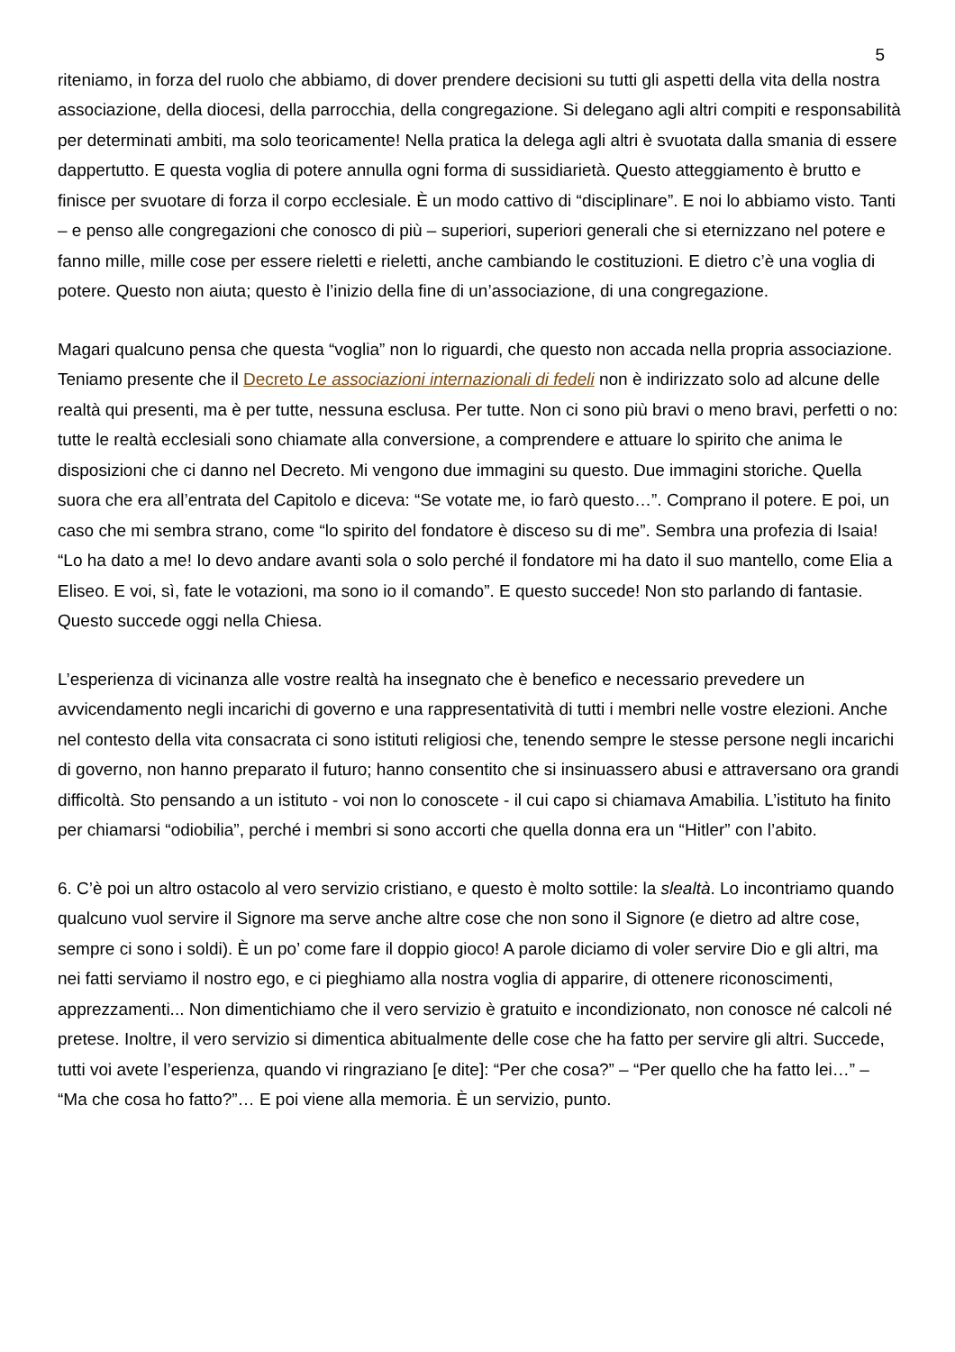5
riteniamo, in forza del ruolo che abbiamo, di dover prendere decisioni su tutti gli aspetti della vita della nostra associazione, della diocesi, della parrocchia, della congregazione. Si delegano agli altri compiti e responsabilità per determinati ambiti, ma solo teoricamente! Nella pratica la delega agli altri è svuotata dalla smania di essere dappertutto. E questa voglia di potere annulla ogni forma di sussidiarietà. Questo atteggiamento è brutto e finisce per svuotare di forza il corpo ecclesiale. È un modo cattivo di “disciplinare”. E noi lo abbiamo visto. Tanti – e penso alle congregazioni che conosco di più – superiori, superiori generali che si eternizzano nel potere e fanno mille, mille cose per essere rieletti e rieletti, anche cambiando le costituzioni. E dietro c’è una voglia di potere. Questo non aiuta; questo è l’inizio della fine di un’associazione, di una congregazione.
Magari qualcuno pensa che questa “voglia” non lo riguardi, che questo non accada nella propria associazione. Teniamo presente che il Decreto Le associazioni internazionali di fedeli non è indirizzato solo ad alcune delle realtà qui presenti, ma è per tutte, nessuna esclusa. Per tutte. Non ci sono più bravi o meno bravi, perfetti o no: tutte le realtà ecclesiali sono chiamate alla conversione, a comprendere e attuare lo spirito che anima le disposizioni che ci danno nel Decreto. Mi vengono due immagini su questo. Due immagini storiche. Quella suora che era all’entrata del Capitolo e diceva: “Se votate me, io farò questo…”. Comprano il potere. E poi, un caso che mi sembra strano, come “lo spirito del fondatore è disceso su di me”. Sembra una profezia di Isaia! “Lo ha dato a me! Io devo andare avanti sola o solo perché il fondatore mi ha dato il suo mantello, come Elia a Eliseo. E voi, sì, fate le votazioni, ma sono io il comando”. E questo succede! Non sto parlando di fantasie. Questo succede oggi nella Chiesa.
L’esperienza di vicinanza alle vostre realtà ha insegnato che è benefico e necessario prevedere un avvicendamento negli incarichi di governo e una rappresentatività di tutti i membri nelle vostre elezioni. Anche nel contesto della vita consacrata ci sono istituti religiosi che, tenendo sempre le stesse persone negli incarichi di governo, non hanno preparato il futuro; hanno consentito che si insinuassero abusi e attraversano ora grandi difficoltà. Sto pensando a un istituto - voi non lo conoscete - il cui capo si chiamava Amabilia. L’istituto ha finito per chiamarsi “odiobilia”, perché i membri si sono accorti che quella donna era un “Hitler” con l’abito.
6. C’è poi un altro ostacolo al vero servizio cristiano, e questo è molto sottile: la slealtà. Lo incontriamo quando qualcuno vuol servire il Signore ma serve anche altre cose che non sono il Signore (e dietro ad altre cose, sempre ci sono i soldi). È un po’ come fare il doppio gioco! A parole diciamo di voler servire Dio e gli altri, ma nei fatti serviamo il nostro ego, e ci pieghiamo alla nostra voglia di apparire, di ottenere riconoscimenti, apprezzamenti... Non dimentichiamo che il vero servizio è gratuito e incondizionato, non conosce né calcoli né pretese. Inoltre, il vero servizio si dimentica abitualmente delle cose che ha fatto per servire gli altri. Succede, tutti voi avete l’esperienza, quando vi ringraziano [e dite]: “Per che cosa?” – “Per quello che ha fatto lei…” – “Ma che cosa ho fatto?”… E poi viene alla memoria. È un servizio, punto.